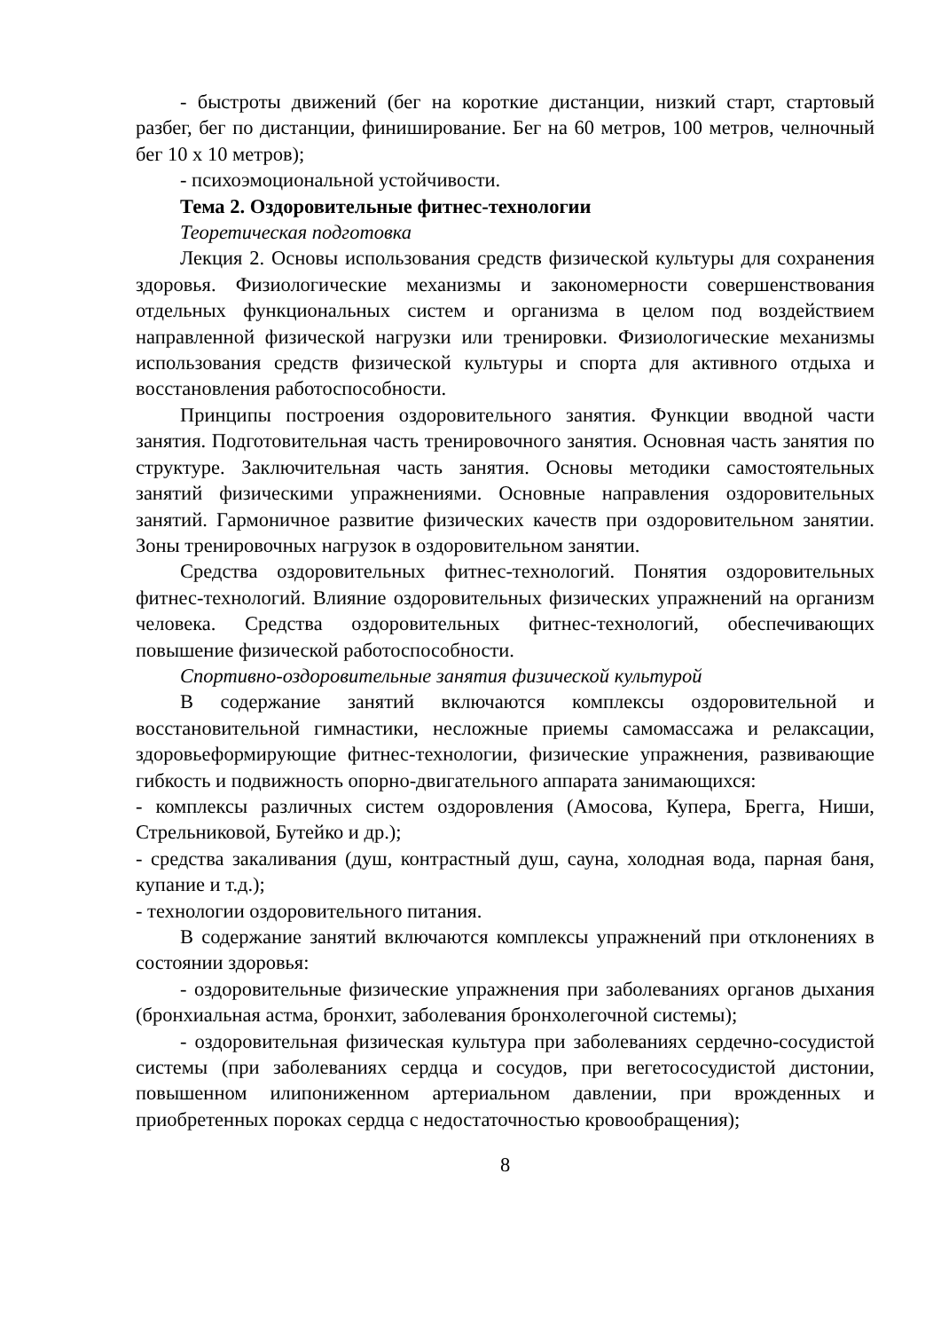- быстроты движений (бег на короткие дистанции, низкий старт, стартовый разбег, бег по дистанции, финиширование. Бег на 60 метров, 100 метров, челночный бег 10 х 10 метров);
- психоэмоциональной устойчивости.
Тема 2. Оздоровительные фитнес-технологии
Теоретическая подготовка
Лекция 2. Основы использования средств физической культуры для сохранения здоровья. Физиологические механизмы и закономерности совершенствования отдельных функциональных систем и организма в целом под воздействием направленной физической нагрузки или тренировки. Физиологические механизмы использования средств физической культуры и спорта для активного отдыха и восстановления работоспособности.
Принципы построения оздоровительного занятия. Функции вводной части занятия. Подготовительная часть тренировочного занятия. Основная часть занятия по структуре. Заключительная часть занятия. Основы методики самостоятельных занятий физическими упражнениями. Основные направления оздоровительных занятий. Гармоничное развитие физических качеств при оздоровительном занятии. Зоны тренировочных нагрузок в оздоровительном занятии.
Средства оздоровительных фитнес-технологий. Понятия оздоровительных фитнес-технологий. Влияние оздоровительных физических упражнений на организм человека. Средства оздоровительных фитнес-технологий, обеспечивающих повышение физической работоспособности.
Спортивно-оздоровительные занятия физической культурой
В содержание занятий включаются комплексы оздоровительной и восстановительной гимнастики, несложные приемы самомассажа и релаксации, здоровьеформирующие фитнес-технологии, физические упражнения, развивающие гибкость и подвижность опорно-двигательного аппарата занимающихся:
- комплексы различных систем оздоровления (Амосова, Купера, Брегга, Ниши, Стрельниковой, Бутейко и др.);
- средства закаливания (душ, контрастный душ, сауна, холодная вода, парная баня, купание и т.д.);
- технологии оздоровительного питания.
В содержание занятий включаются комплексы упражнений при отклонениях в состоянии здоровья:
- оздоровительные физические упражнения при заболеваниях органов дыхания (бронхиальная астма, бронхит, заболевания бронхолегочной системы);
- оздоровительная физическая культура при заболеваниях сердечно-сосудистой системы (при заболеваниях сердца и сосудов, при вегетососудистой дистонии, повышенном илипониженном артериальном давлении, при врожденных и приобретенных пороках сердца с недостаточностью кровообращения);
8